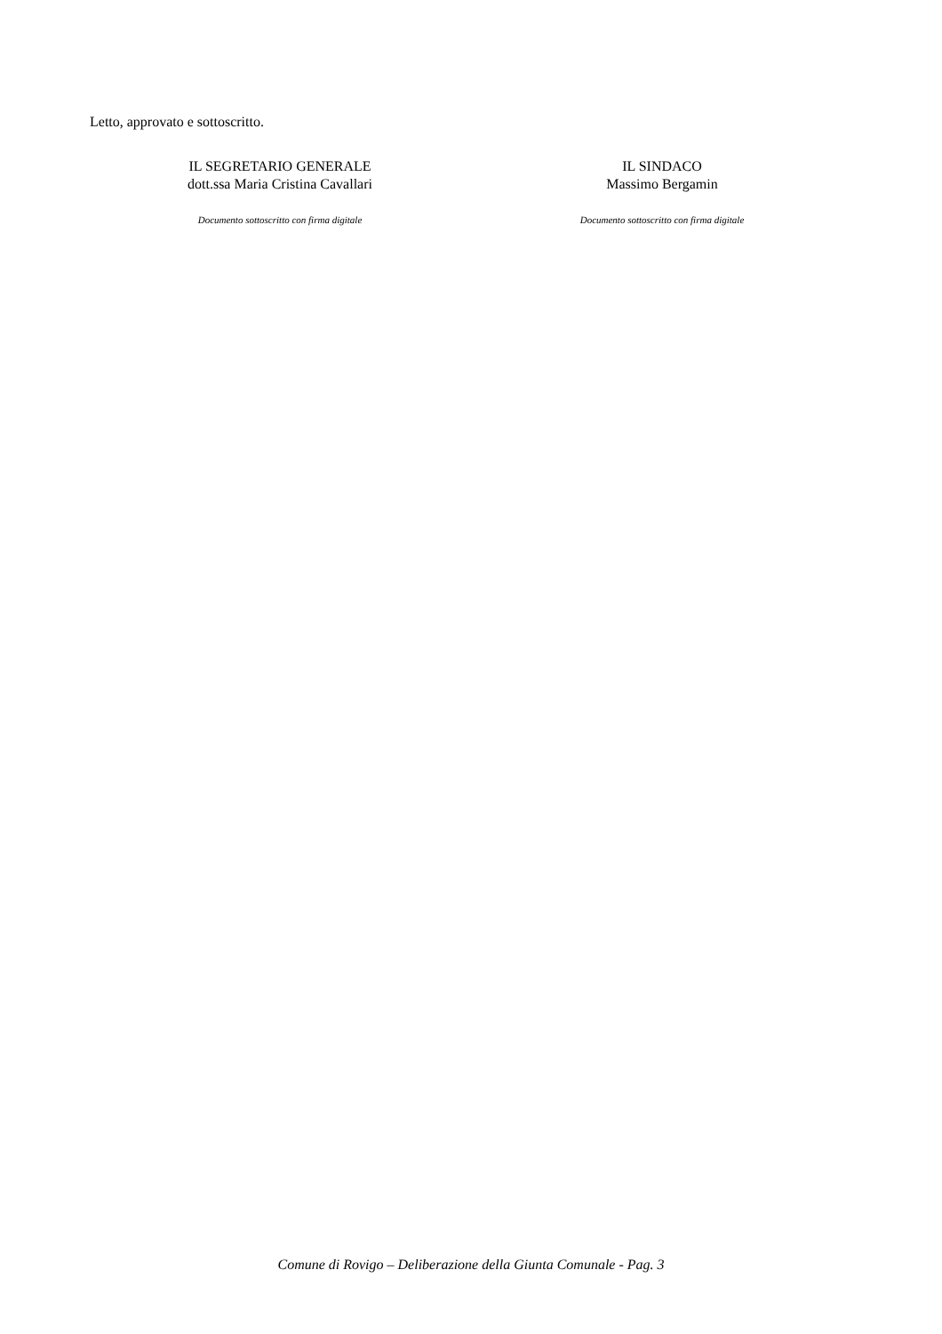Letto, approvato e sottoscritto.
IL SEGRETARIO GENERALE
dott.ssa Maria Cristina Cavallari
Documento sottoscritto con firma digitale
IL SINDACO
Massimo Bergamin
Documento sottoscritto con firma digitale
Comune di Rovigo – Deliberazione della Giunta Comunale - Pag. 3